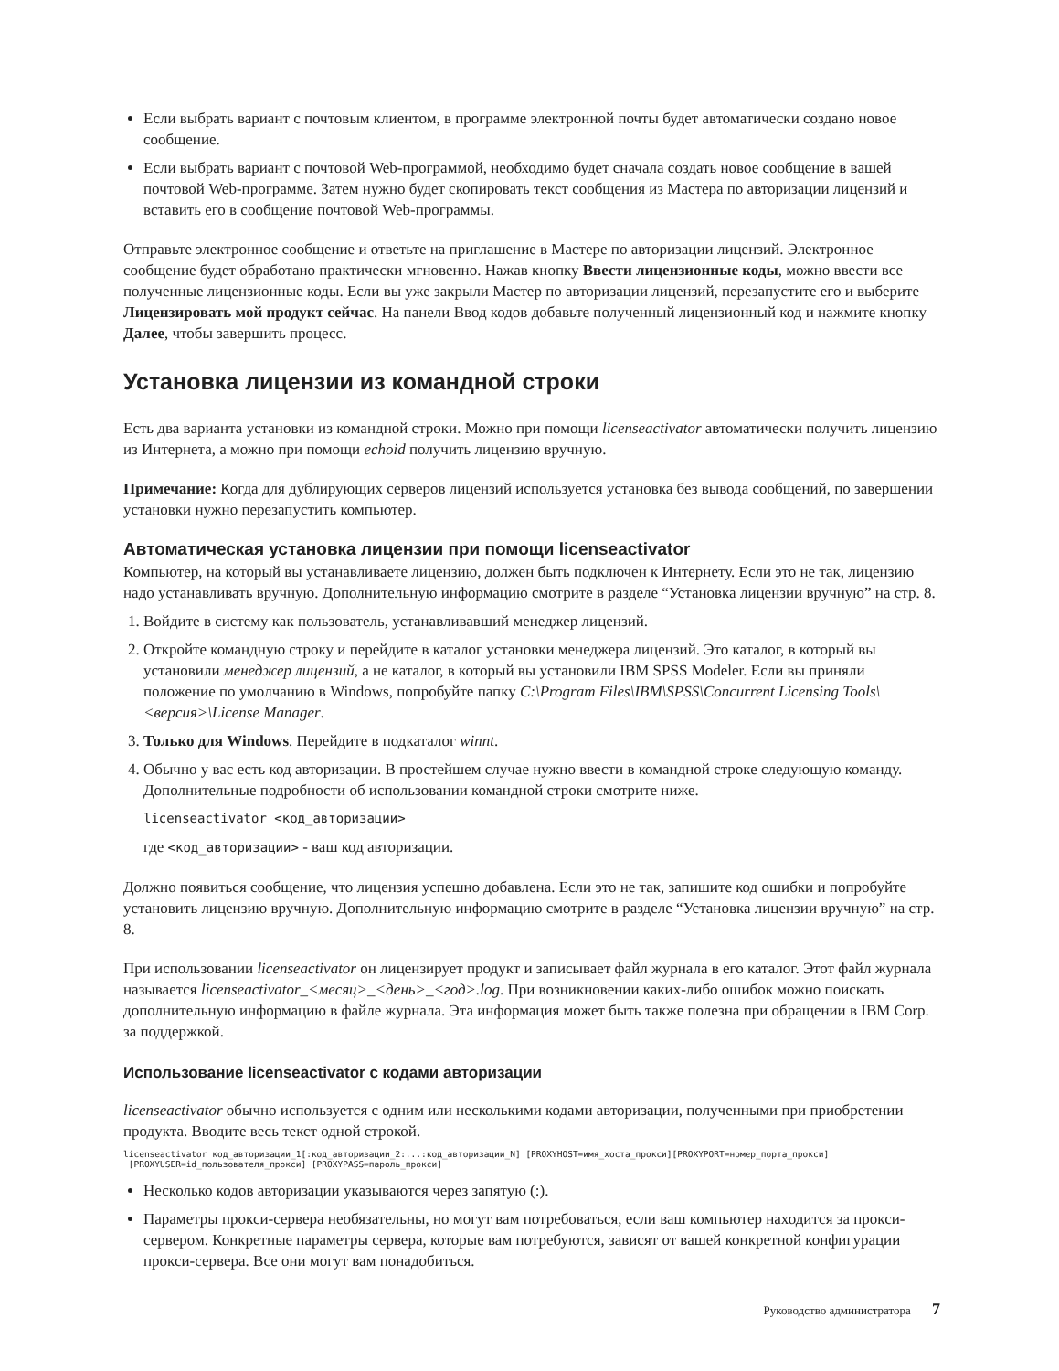Если выбрать вариант с почтовым клиентом, в программе электронной почты будет автоматически создано новое сообщение.
Если выбрать вариант с почтовой Web-программой, необходимо будет сначала создать новое сообщение в вашей почтовой Web-программе. Затем нужно будет скопировать текст сообщения из Мастера по авторизации лицензий и вставить его в сообщение почтовой Web-программы.
Отправьте электронное сообщение и ответьте на приглашение в Мастере по авторизации лицензий. Электронное сообщение будет обработано практически мгновенно. Нажав кнопку Ввести лицензионные коды, можно ввести все полученные лицензионные коды. Если вы уже закрыли Мастер по авторизации лицензий, перезапустите его и выберите Лицензировать мой продукт сейчас. На панели Ввод кодов добавьте полученный лицензионный код и нажмите кнопку Далее, чтобы завершить процесс.
Установка лицензии из командной строки
Есть два варианта установки из командной строки. Можно при помощи licenseactivator автоматически получить лицензию из Интернета, а можно при помощи echoid получить лицензию вручную.
Примечание: Когда для дублирующих серверов лицензий используется установка без вывода сообщений, по завершении установки нужно перезапустить компьютер.
Автоматическая установка лицензии при помощи licenseactivator
Компьютер, на который вы устанавливаете лицензию, должен быть подключен к Интернету. Если это не так, лицензию надо устанавливать вручную. Дополнительную информацию смотрите в разделе “Установка лицензии вручную” на стр. 8.
1. Войдите в систему как пользователь, устанавливавший менеджер лицензий.
2. Откройте командную строку и перейдите в каталог установки менеджера лицензий. Это каталог, в который вы установили менеджер лицензий, а не каталог, в который вы установили IBM SPSS Modeler. Если вы приняли положение по умолчанию в Windows, попробуйте папку C:\Program Files\IBM\SPSS\Concurrent Licensing Tools\<версия>\License Manager.
3. Только для Windows. Перейдите в подкаталог winnt.
4. Обычно у вас есть код авторизации. В простейшем случае нужно ввести в командной строке следующую команду. Дополнительные подробности об использовании командной строки смотрите ниже.
licenseactivator <код_авторизации>
где <код_авторизации> - ваш код авторизации.
Должно появиться сообщение, что лицензия успешно добавлена. Если это не так, запишите код ошибки и попробуйте установить лицензию вручную. Дополнительную информацию смотрите в разделе “Установка лицензии вручную” на стр. 8.
При использовании licenseactivator он лицензирует продукт и записывает файл журнала в его каталог. Этот файл журнала называется licenseactivator_<месяц>_<день>_<год>.log. При возникновении каких-либо ошибок можно поискать дополнительную информацию в файле журнала. Эта информация может быть также полезна при обращении в IBM Corp. за поддержкой.
Использование licenseactivator с кодами авторизации
licenseactivator обычно используется с одним или несколькими кодами авторизации, полученными при приобретении продукта. Вводите весь текст одной строкой.
licenseactivator код_авторизации_1[:код_авторизации_2:...:код_авторизации_N] [PROXYHOST=имя_хоста_прокси][PROXYPORT=номер_порта_прокси]
[PROXYUSER=id_пользователя_прокси] [PROXYPASS=пароль_прокси]
Несколько кодов авторизации указываются через запятую (:).
Параметры прокси-сервера необязательны, но могут вам потребоваться, если ваш компьютер находится за прокси-сервером. Конкретные параметры сервера, которые вам потребуются, зависят от вашей конкретной конфигурации прокси-сервера. Все они могут вам понадобиться.
Руководство администратора 7